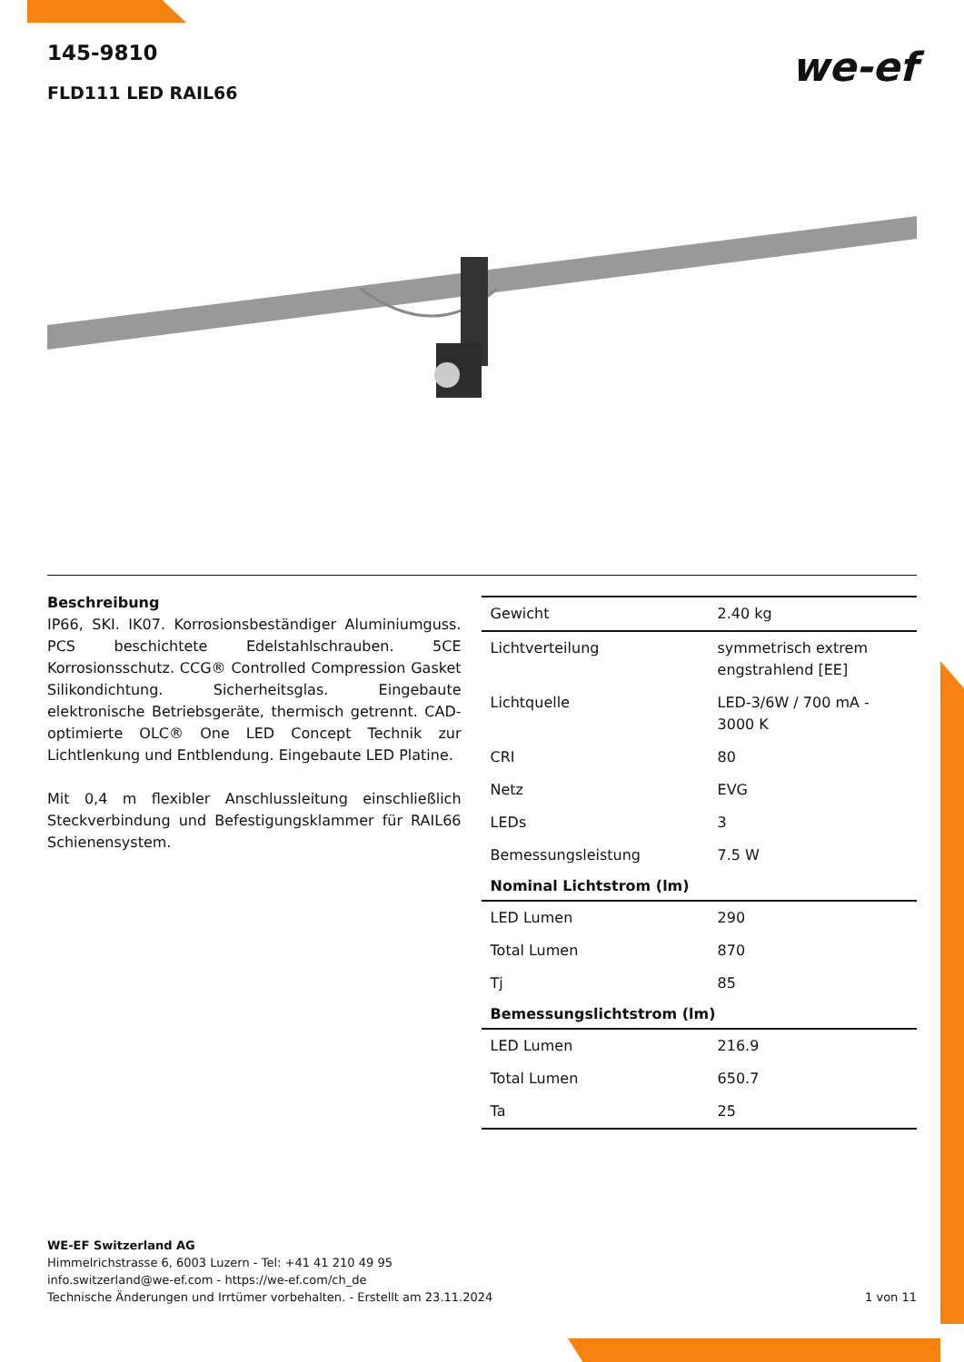we-ef
145-9810
FLD111 LED RAIL66
Beschreibung
IP66, SKI. IK07. Korrosionsbeständiger Aluminiumguss. PCS beschichtete Edelstahlschrauben. 5CE Korrosionsschutz. CCG® Controlled Compression Gasket Silikondichtung. Sicherheitsglas. Eingebaute elektronische Betriebsgeräte, thermisch getrennt. CAD-optimierte OLC® One LED Concept Technik zur Lichtlenkung und Entblendung. Eingebaute LED Platine.
Mit 0,4 m flexibler Anschlussleitung einschließlich Steckverbindung und Befestigungsklammer für RAIL66 Schienensystem.
| Gewicht | 2.40 kg |
| Lichtverteilung | symmetrisch extrem engstrahlend [EE] |
| Lichtquelle | LED-3/6W / 700 mA - 3000 K |
| CRI | 80 |
| Netz | EVG |
| LEDs | 3 |
| Bemessungsleistung | 7.5 W |
| Nominal Lichtstrom (lm) | |
| LED Lumen | 290 |
| Total Lumen | 870 |
| Tj | 85 |
| Bemessungslichtstrom (lm) | |
| LED Lumen | 216.9 |
| Total Lumen | 650.7 |
| Ta | 25 |
WE-EF Switzerland AG
Himmelrichstrasse 6, 6003 Luzern - Tel: +41 41 210 49 95
info.switzerland@we-ef.com - https://we-ef.com/ch_de
Technische Änderungen und Irrtümer vorbehalten. - Erstellt am 23.11.2024 1 von 11